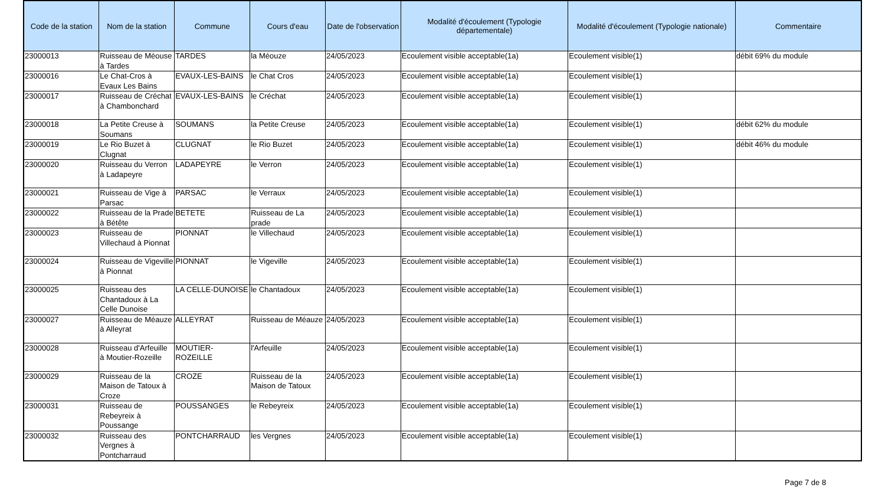| Code de la station | Nom de la station | Commune | Cours d'eau | Date de l'observation | Modalité d'écoulement (Typologie départementale) | Modalité d'écoulement (Typologie nationale) | Commentaire |
| --- | --- | --- | --- | --- | --- | --- | --- |
| 23000013 | Ruisseau de Méouse à Tardes | TARDES | la Méouze | 24/05/2023 | Ecoulement visible acceptable(1a) | Ecoulement visible(1) | débit 69% du module |
| 23000016 | Le Chat-Cros à Evaux Les Bains | EVAUX-LES-BAINS | le Chat Cros | 24/05/2023 | Ecoulement visible acceptable(1a) | Ecoulement visible(1) | |
| 23000017 | Ruisseau de Créchat à Chambonchard | EVAUX-LES-BAINS | le Créchat | 24/05/2023 | Ecoulement visible acceptable(1a) | Ecoulement visible(1) | |
| 23000018 | La Petite Creuse à Soumans | SOUMANS | la Petite Creuse | 24/05/2023 | Ecoulement visible acceptable(1a) | Ecoulement visible(1) | débit 62% du module |
| 23000019 | Le Rio Buzet à Clugnat | CLUGNAT | le Rio Buzet | 24/05/2023 | Ecoulement visible acceptable(1a) | Ecoulement visible(1) | débit 46% du module |
| 23000020 | Ruisseau du Verron à Ladapeyre | LADAPEYRE | le Verron | 24/05/2023 | Ecoulement visible acceptable(1a) | Ecoulement visible(1) | |
| 23000021 | Ruisseau de Vige à Parsac | PARSAC | le Verraux | 24/05/2023 | Ecoulement visible acceptable(1a) | Ecoulement visible(1) | |
| 23000022 | Ruisseau de la Prade à Bétête | BETETE | Ruisseau de La prade | 24/05/2023 | Ecoulement visible acceptable(1a) | Ecoulement visible(1) | |
| 23000023 | Ruisseau de Villechaud à Pionnat | PIONNAT | le Villechaud | 24/05/2023 | Ecoulement visible acceptable(1a) | Ecoulement visible(1) | |
| 23000024 | Ruisseau de Vigeville à Pionnat | PIONNAT | le Vigeville | 24/05/2023 | Ecoulement visible acceptable(1a) | Ecoulement visible(1) | |
| 23000025 | Ruisseau des Chantadoux à La Celle Dunoise | LA CELLE-DUNOISE | le Chantadoux | 24/05/2023 | Ecoulement visible acceptable(1a) | Ecoulement visible(1) | |
| 23000027 | Ruisseau de Méauze à Alleyrat | ALLEYRAT | Ruisseau de Méauze | 24/05/2023 | Ecoulement visible acceptable(1a) | Ecoulement visible(1) | |
| 23000028 | Ruisseau d'Arfeuille à Moutier-Rozeille | MOUTIER-ROZEILLE | l'Arfeuille | 24/05/2023 | Ecoulement visible acceptable(1a) | Ecoulement visible(1) | |
| 23000029 | Ruisseau de la Maison de Tatoux à Croze | CROZE | Ruisseau de la Maison de Tatoux | 24/05/2023 | Ecoulement visible acceptable(1a) | Ecoulement visible(1) | |
| 23000031 | Ruisseau de Rebeyreix à Poussange | POUSSANGES | le Rebeyreix | 24/05/2023 | Ecoulement visible acceptable(1a) | Ecoulement visible(1) | |
| 23000032 | Ruisseau des Vergnes à Pontcharraud | PONTCHARRAUD | les Vergnes | 24/05/2023 | Ecoulement visible acceptable(1a) | Ecoulement visible(1) | |
Page 7 de 8